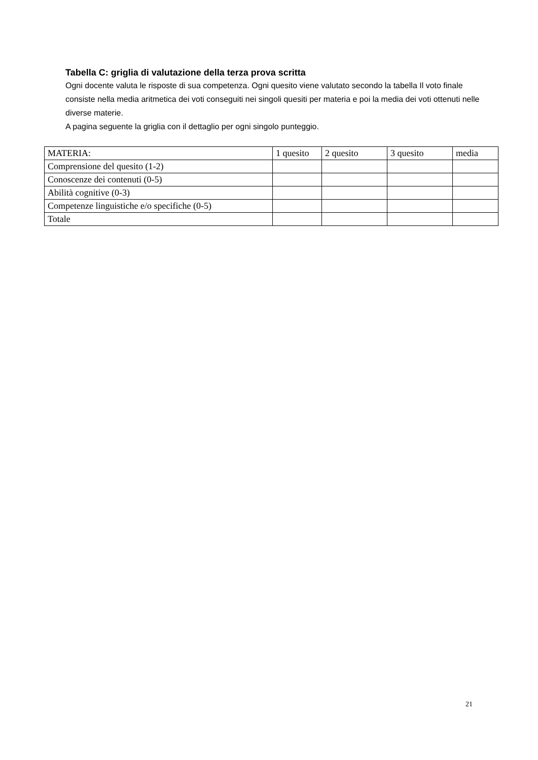Tabella C: griglia di valutazione della terza prova scritta
Ogni docente valuta le risposte di sua competenza. Ogni quesito viene valutato secondo la tabella Il voto finale consiste nella media aritmetica dei voti conseguiti nei singoli quesiti per materia e poi la media dei voti ottenuti nelle diverse materie.
A pagina seguente la griglia con il dettaglio per ogni singolo punteggio.
| MATERIA: | 1 quesito | 2 quesito | 3 quesito | media |
| Comprensione del quesito (1-2) | | | | |
| Conoscenze dei contenuti (0-5) | | | | |
| Abilità cognitive (0-3) | | | | |
| Competenze linguistiche e/o specifiche (0-5) | | | | |
| Totale | | | | |
21